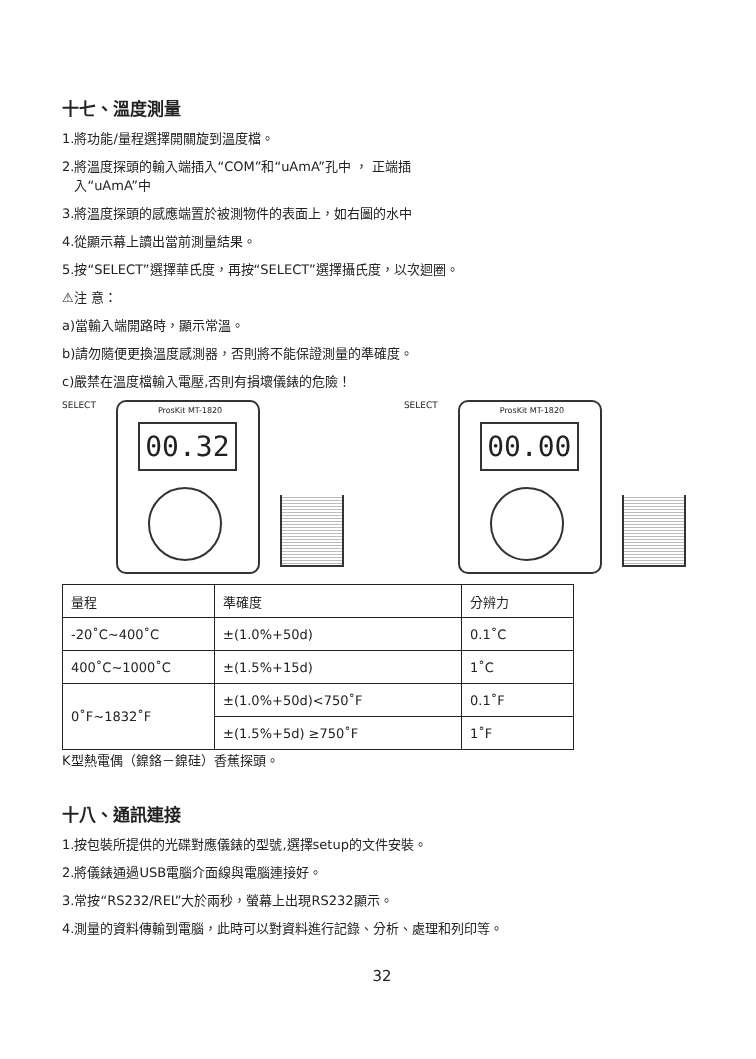十七、溫度測量
1.將功能/量程選擇開關旋到溫度檔。
2.將溫度探頭的輸入端插入“COM”和“uAmA”孔中 ， 正端插
入“uAmA”中
3.將溫度探頭的感應端置於被測物件的表面上，如右圖的水中
4.從顯示幕上讀出當前測量結果。
5.按“SELECT”選擇華氏度，再按“SELECT”選擇攝氏度，以次迴圈。
⚠注 意：
a)當輸入端開路時，顯示常溫。
b)請勿隨便更換溫度感測器，否則將不能保證測量的準確度。
c)嚴禁在溫度檔輸入電壓,否則有損壞儀錶的危險！
SELECT
ProsKit MT-1820
00.32
SELECT
ProsKit MT-1820
00.00
| 量程 | 準確度 | 分辨力 |
| --- | --- | --- |
| -20˚C~400˚C | ±(1.0%+50d) | 0.1˚C |
| 400˚C~1000˚C | ±(1.5%+15d) | 1˚C |
| 0˚F~1832˚F | ±(1.0%+50d)<750˚F | 0.1˚F |
| | ±(1.5%+5d) ≥750˚F | 1˚F |
K型熱電偶（鎳鉻－鎳硅）香蕉探頭。
十八、通訊連接
1.按包裝所提供的光碟對應儀錶的型號,選擇setup的文件安裝。
2.將儀錶通過USB電腦介面線與電腦連接好。
3.常按“RS232/REL”大於兩秒，螢幕上出現RS232顯示。
4.測量的資料傳輸到電腦，此時可以對資料進行記錄、分析、處理和列印等。
32